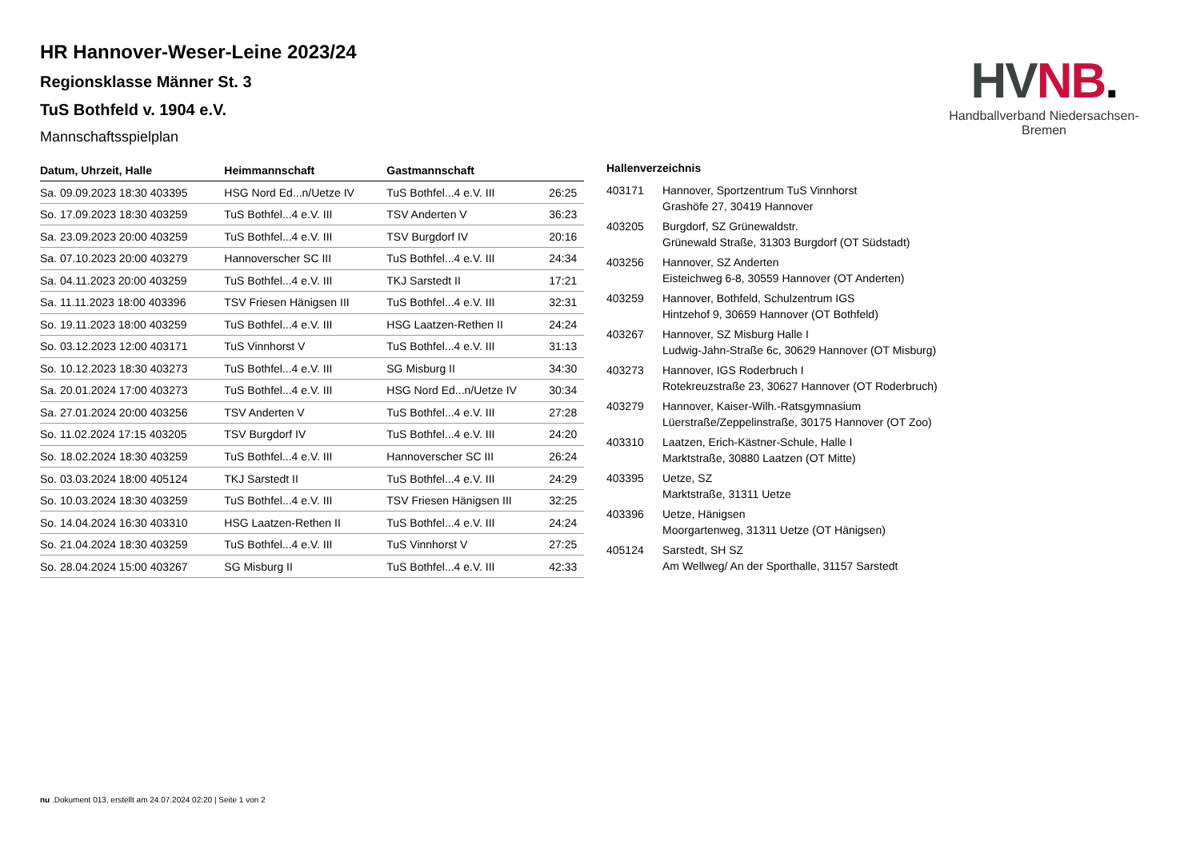HV NB.
Handballverband Niedersachsen-Bremen
HR Hannover-Weser-Leine 2023/24
Regionsklasse Männer St. 3
TuS Bothfeld v. 1904 e.V.
Mannschaftsspielplan
| Datum, Uhrzeit, Halle | Heimmannschaft | Gastmannschaft | |
| --- | --- | --- | --- |
| Sa. 09.09.2023 18:30 403395 | HSG Nord Ed...n/Uetze IV | TuS Bothfel...4 e.V. III | 26:25 |
| So. 17.09.2023 18:30 403259 | TuS Bothfel...4 e.V. III | TSV Anderten V | 36:23 |
| Sa. 23.09.2023 20:00 403259 | TuS Bothfel...4 e.V. III | TSV Burgdorf IV | 20:16 |
| Sa. 07.10.2023 20:00 403279 | Hannoverscher SC III | TuS Bothfel...4 e.V. III | 24:34 |
| Sa. 04.11.2023 20:00 403259 | TuS Bothfel...4 e.V. III | TKJ Sarstedt II | 17:21 |
| Sa. 11.11.2023 18:00 403396 | TSV Friesen Hänigsen III | TuS Bothfel...4 e.V. III | 32:31 |
| So. 19.11.2023 18:00 403259 | TuS Bothfel...4 e.V. III | HSG Laatzen-Rethen II | 24:24 |
| So. 03.12.2023 12:00 403171 | TuS Vinnhorst V | TuS Bothfel...4 e.V. III | 31:13 |
| So. 10.12.2023 18:30 403273 | TuS Bothfel...4 e.V. III | SG Misburg II | 34:30 |
| Sa. 20.01.2024 17:00 403273 | TuS Bothfel...4 e.V. III | HSG Nord Ed...n/Uetze IV | 30:34 |
| Sa. 27.01.2024 20:00 403256 | TSV Anderten V | TuS Bothfel...4 e.V. III | 27:28 |
| So. 11.02.2024 17:15 403205 | TSV Burgdorf IV | TuS Bothfel...4 e.V. III | 24:20 |
| So. 18.02.2024 18:30 403259 | TuS Bothfel...4 e.V. III | Hannoverscher SC III | 26:24 |
| So. 03.03.2024 18:00 405124 | TKJ Sarstedt II | TuS Bothfel...4 e.V. III | 24:29 |
| So. 10.03.2024 18:30 403259 | TuS Bothfel...4 e.V. III | TSV Friesen Hänigsen III | 32:25 |
| So. 14.04.2024 16:30 403310 | HSG Laatzen-Rethen II | TuS Bothfel...4 e.V. III | 24:24 |
| So. 21.04.2024 18:30 403259 | TuS Bothfel...4 e.V. III | TuS Vinnhorst V | 27:25 |
| So. 28.04.2024 15:00 403267 | SG Misburg II | TuS Bothfel...4 e.V. III | 42:33 |
Hallenverzeichnis
| 403171 | Hannover, Sportzentrum TuS Vinnhorst Grashöfe 27, 30419 Hannover |
| 403205 | Burgdorf, SZ Grünewaldstr. Grünewald Straße, 31303 Burgdorf (OT Südstadt) |
| 403256 | Hannover, SZ Anderten Eisteichweg 6-8, 30559 Hannover (OT Anderten) |
| 403259 | Hannover, Bothfeld, Schulzentrum IGS Hintzehof 9, 30659 Hannover (OT Bothfeld) |
| 403267 | Hannover, SZ Misburg Halle I Ludwig-Jahn-Straße 6c, 30629 Hannover (OT Misburg) |
| 403273 | Hannover, IGS Roderbruch I Rotekreuzstraße 23, 30627 Hannover (OT Roderbruch) |
| 403279 | Hannover, Kaiser-Wilh.-Ratsgymnasium Lüerstraße/Zeppelinstraße, 30175 Hannover (OT Zoo) |
| 403310 | Laatzen, Erich-Kästner-Schule, Halle I Marktstraße, 30880 Laatzen (OT Mitte) |
| 403395 | Uetze, SZ Marktstraße, 31311 Uetze |
| 403396 | Uetze, Hänigsen Moorgartenweg, 31311 Uetze (OT Hänigsen) |
| 405124 | Sarstedt, SH SZ Am Wellweg/ An der Sporthalle, 31157 Sarstedt |
nu .Dokument 013, erstellt am 24.07.2024 02:20 | Seite 1 von 2